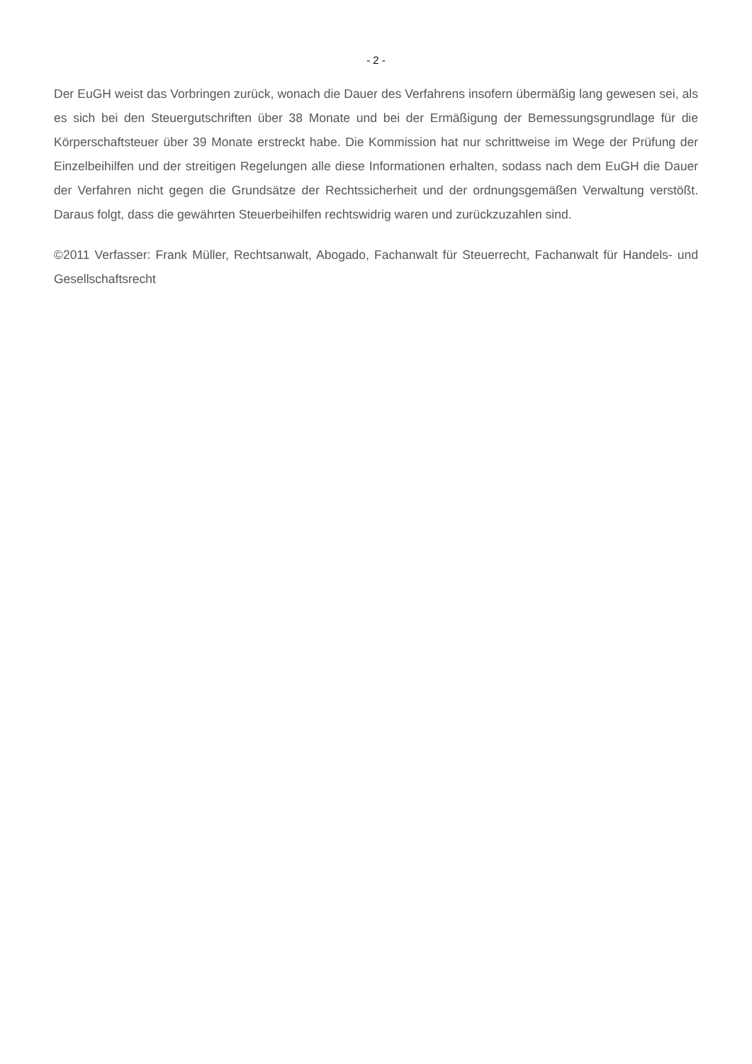- 2 -
Der EuGH weist das Vorbringen zurück, wonach die Dauer des Verfahrens insofern übermäßig lang gewesen sei, als es sich bei den Steuergutschriften über 38 Monate und bei der Ermäßigung der Bemessungsgrundlage für die Körperschaftsteuer über 39 Monate erstreckt habe. Die Kommission hat nur schrittweise im Wege der Prüfung der Einzelbeihilfen und der streitigen Regelungen alle diese Informationen erhalten, sodass nach dem EuGH die Dauer der Verfahren nicht gegen die Grundsätze der Rechtssicherheit und der ordnungsgemäßen Verwaltung verstößt. Daraus folgt, dass die gewährten Steuerbeihilfen rechtswidrig waren und zurückzuzahlen sind.
©2011 Verfasser: Frank Müller, Rechtsanwalt, Abogado, Fachanwalt für Steuerrecht, Fachanwalt für Handels- und Gesellschaftsrecht